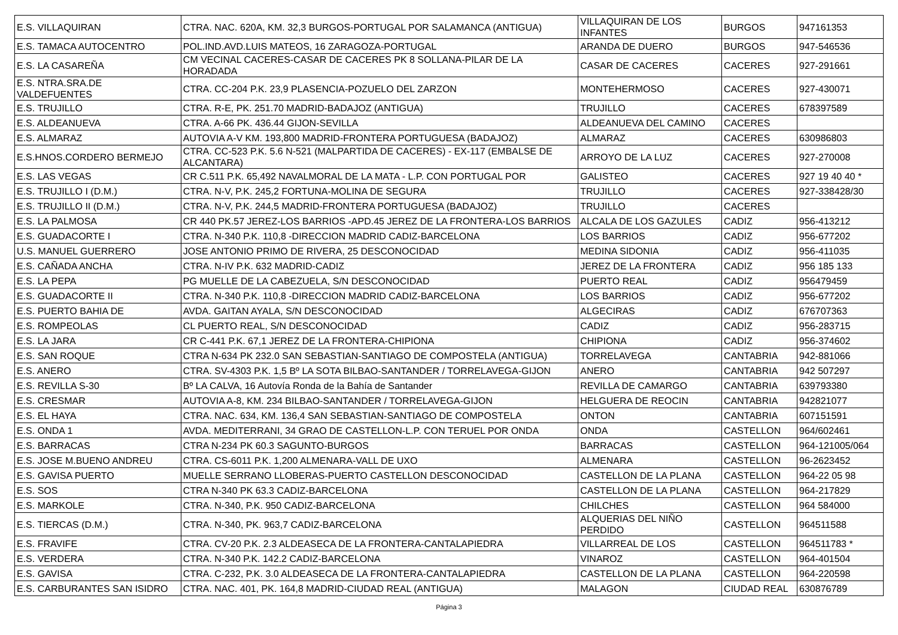| E.S. VILLAQUIRAN | CTRA. NAC. 620A, KM. 32,3 BURGOS-PORTUGAL POR SALAMANCA (ANTIGUA) | VILLAQUIRAN DE LOS INFANTES | BURGOS | 947161353 |
| E.S. TAMACA AUTOCENTRO | POL.IND.AVD.LUIS MATEOS, 16 ZARAGOZA-PORTUGAL | ARANDA DE DUERO | BURGOS | 947-546536 |
| E.S. LA CASAREÑA | CM VECINAL CACERES-CASAR DE CACERES PK 8 SOLLANA-PILAR DE LA HORADADA | CASAR DE CACERES | CACERES | 927-291661 |
| E.S. NTRA.SRA.DE VALDEFUENTES | CTRA. CC-204 P.K. 23,9 PLASENCIA-POZUELO DEL ZARZON | MONTEHERMOSO | CACERES | 927-430071 |
| E.S. TRUJILLO | CTRA. R-E, PK. 251.70 MADRID-BADAJOZ (ANTIGUA) | TRUJILLO | CACERES | 678397589 |
| E.S. ALDEANUEVA | CTRA. A-66 PK. 436.44 GIJON-SEVILLA | ALDEANUEVA DEL CAMINO | CACERES | |
| E.S. ALMARAZ | AUTOVIA A-V KM. 193,800 MADRID-FRONTERA PORTUGUESA (BADAJOZ) | ALMARAZ | CACERES | 630986803 |
| E.S.HNOS.CORDERO BERMEJO | CTRA. CC-523 P.K. 5.6 N-521 (MALPARTIDA DE CACERES) - EX-117 (EMBALSE DE ALCANTARA) | ARROYO DE LA LUZ | CACERES | 927-270008 |
| E.S. LAS VEGAS | CR C.511 P.K. 65,492 NAVALMORAL DE LA MATA - L.P. CON PORTUGAL POR | GALISTEO | CACERES | 927 19 40 40 * |
| E.S. TRUJILLO I (D.M.) | CTRA. N-V, P.K. 245,2 FORTUNA-MOLINA DE SEGURA | TRUJILLO | CACERES | 927-338428/30 |
| E.S. TRUJILLO II (D.M.) | CTRA. N-V, P.K. 244,5 MADRID-FRONTERA PORTUGUESA (BADAJOZ) | TRUJILLO | CACERES | |
| E.S. LA PALMOSA | CR 440 PK.57 JEREZ-LOS BARRIOS -APD.45 JEREZ DE LA FRONTERA-LOS BARRIOS | ALCALA DE LOS GAZULES | CADIZ | 956-413212 |
| E.S. GUADACORTE I | CTRA. N-340 P.K. 110,8 -DIRECCION MADRID CADIZ-BARCELONA | LOS BARRIOS | CADIZ | 956-677202 |
| U.S. MANUEL GUERRERO | JOSE ANTONIO PRIMO DE RIVERA, 25 DESCONOCIDAD | MEDINA SIDONIA | CADIZ | 956-411035 |
| E.S. CAÑADA ANCHA | CTRA. N-IV P.K. 632 MADRID-CADIZ | JEREZ DE LA FRONTERA | CADIZ | 956 185 133 |
| E.S. LA PEPA | PG MUELLE DE LA CABEZUELA, S/N DESCONOCIDAD | PUERTO REAL | CADIZ | 956479459 |
| E.S. GUADACORTE II | CTRA. N-340 P.K. 110,8 -DIRECCION MADRID CADIZ-BARCELONA | LOS BARRIOS | CADIZ | 956-677202 |
| E.S. PUERTO BAHIA DE | AVDA. GAITAN AYALA, S/N DESCONOCIDAD | ALGECIRAS | CADIZ | 676707363 |
| E.S. ROMPEOLAS | CL PUERTO REAL, S/N DESCONOCIDAD | CADIZ | CADIZ | 956-283715 |
| E.S. LA JARA | CR C-441 P.K. 67,1 JEREZ DE LA FRONTERA-CHIPIONA | CHIPIONA | CADIZ | 956-374602 |
| E.S. SAN ROQUE | CTRA N-634 PK 232.0 SAN SEBASTIAN-SANTIAGO DE COMPOSTELA (ANTIGUA) | TORRELAVEGA | CANTABRIA | 942-881066 |
| E.S. ANERO | CTRA. SV-4303 P.K. 1,5 Bº LA SOTA BILBAO-SANTANDER / TORRELAVEGA-GIJON | ANERO | CANTABRIA | 942 507297 |
| E.S. REVILLA S-30 | Bº LA CALVA, 16 Autovía Ronda de la Bahía de Santander | REVILLA DE CAMARGO | CANTABRIA | 639793380 |
| E.S. CRESMAR | AUTOVIA A-8, KM. 234 BILBAO-SANTANDER / TORRELAVEGA-GIJON | HELGUERA DE REOCIN | CANTABRIA | 942821077 |
| E.S. EL HAYA | CTRA. NAC. 634, KM. 136,4 SAN SEBASTIAN-SANTIAGO DE COMPOSTELA | ONTON | CANTABRIA | 607151591 |
| E.S. ONDA 1 | AVDA. MEDITERRANI, 34 GRAO DE CASTELLON-L.P. CON TERUEL POR ONDA | ONDA | CASTELLON | 964/602461 |
| E.S. BARRACAS | CTRA N-234 PK 60.3 SAGUNTO-BURGOS | BARRACAS | CASTELLON | 964-121005/064 |
| E.S. JOSE M.BUENO ANDREU | CTRA. CS-6011 P.K. 1,200 ALMENARA-VALL DE UXO | ALMENARA | CASTELLON | 96-2623452 |
| E.S. GAVISA PUERTO | MUELLE SERRANO LLOBERAS-PUERTO CASTELLON DESCONOCIDAD | CASTELLON DE LA PLANA | CASTELLON | 964-22 05 98 |
| E.S. SOS | CTRA N-340 PK 63.3 CADIZ-BARCELONA | CASTELLON DE LA PLANA | CASTELLON | 964-217829 |
| E.S. MARKOLE | CTRA. N-340, P.K. 950 CADIZ-BARCELONA | CHILCHES | CASTELLON | 964 584000 |
| E.S. TIERCAS (D.M.) | CTRA. N-340, PK. 963,7 CADIZ-BARCELONA | ALQUERIAS DEL NIÑO PERDIDO | CASTELLON | 964511588 |
| E.S. FRAVIFE | CTRA. CV-20 P.K. 2.3 ALDEASECA DE LA FRONTERA-CANTALAPIEDRA | VILLARREAL DE LOS | CASTELLON | 964511783 * |
| E.S. VERDERA | CTRA. N-340 P.K. 142.2 CADIZ-BARCELONA | VINAROZ | CASTELLON | 964-401504 |
| E.S. GAVISA | CTRA. C-232, P.K. 3.0 ALDEASECA DE LA FRONTERA-CANTALAPIEDRA | CASTELLON DE LA PLANA | CASTELLON | 964-220598 |
| E.S. CARBURANTES SAN ISIDRO | CTRA. NAC. 401, PK. 164,8 MADRID-CIUDAD REAL (ANTIGUA) | MALAGON | CIUDAD REAL | 630876789 |
Página 3